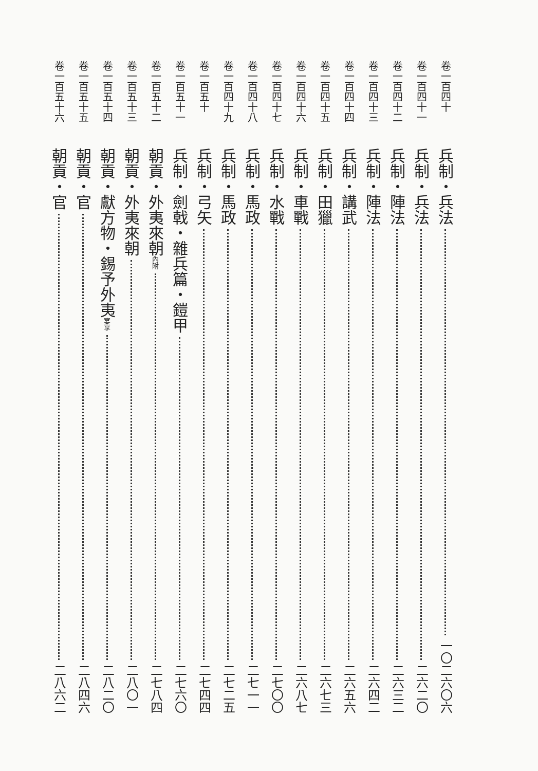卷一百四十 兵制・兵法 一〇 二六〇六
卷一百四十一 兵制・兵法 二六二〇
卷一百四十二 兵制・陣法 二六三二
卷一百四十三 兵制・陣法 二六四二
卷一百四十四 兵制・講武 二六五六
卷一百四十五 兵制・田獵 二六七三
卷一百四十六 兵制・車戰 二六八七
卷一百四十七 兵制・水戰 二七〇〇
卷一百四十八 兵制・馬政 二七一一
卷一百四十九 兵制・馬政 二七二五
卷一百五十 兵制・弓矢 二七四四
卷一百五十一 兵制・劍戟・雜兵篇・鎧甲 二七六〇
卷一百五十二 朝貢・外夷來朝內附 二七八四
卷一百五十三 朝貢・外夷來朝 二八〇一
卷一百五十四 朝貢・獻方物・錫予外夷宴享 二八二〇
卷一百五十五 朝貢・官 二八四六
卷一百五十六 朝貢・官 二八六二